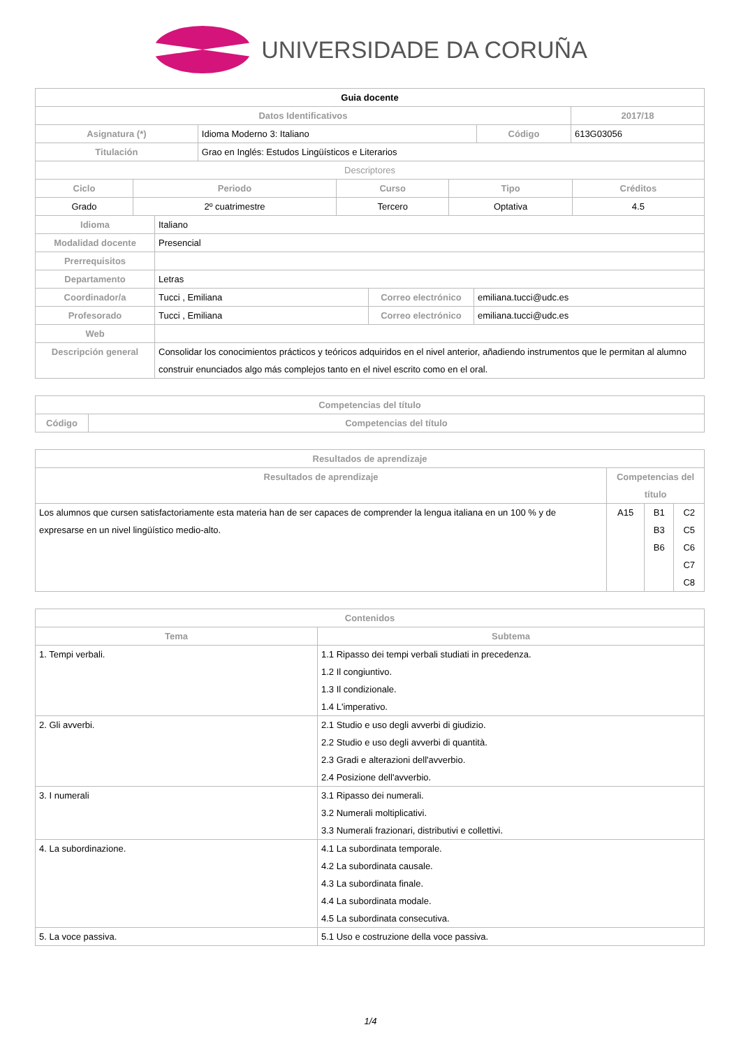UNIVERSIDADE DA CORUÑA
| Guia docente | | | |
| --- | --- | --- | --- |
| Datos Identificativos | | | 2017/18 |
| Asignatura (*) | Idioma Moderno 3: Italiano | Código | 613G03056 |
| Titulación | Grao en Inglés: Estudos Lingüísticos e Literarios | | |
| Descriptores | | | |
| Ciclo | Periodo | Curso | Tipo | Créditos |
| --- | --- | --- | --- | --- |
| Grado | 2º cuatrimestre | Tercero | Optativa | 4.5 |
| Idioma | Italiano | | |
| Modalidad docente | Presencial | | |
| Prerrequisitos | | | |
| Departamento | Letras | | |
| Coordinador/a | Tucci , Emiliana | Correo electrónico | emiliana.tucci@udc.es |
| Profesorado | Tucci , Emiliana | Correo electrónico | emiliana.tucci@udc.es |
| Web | | | |
| Descripción general | Consolidar los conocimientos prácticos y teóricos adquiridos en el nivel anterior, añadiendo instrumentos que le permitan al alumno construir enunciados algo más complejos tanto en el nivel escrito como en el oral. | | |
| Competencias del título | |
| --- | --- |
| Código | Competencias del título |
| Resultados de aprendizaje | | | |
| --- | --- | --- | --- |
| Resultados de aprendizaje | Competencias del título | | |
| Los alumnos que cursen satisfactoriamente esta materia han de ser capaces de comprender la lengua italiana en un 100 % y de expresarse en un nivel lingüístico medio-alto. | A15 | B1 B3 B6 | C2 C5 C6 C7 C8 |
| Contenidos | |
| --- | --- |
| Tema | Subtema |
| 1. Tempi verbali. | 1.1 Ripasso dei tempi verbali studiati in precedenza. 1.2 Il congiuntivo. 1.3 Il condizionale. 1.4 L'imperativo. |
| 2. Gli avverbi. | 2.1 Studio e uso degli avverbi di giudizio. 2.2 Studio e uso degli avverbi di quantità. 2.3 Gradi e alterazioni dell'avverbio. 2.4 Posizione dell'avverbio. |
| 3. I numerali | 3.1 Ripasso dei numerali. 3.2 Numerali moltiplicativi. 3.3 Numerali frazionari, distributivi e collettivi. |
| 4. La subordinazione. | 4.1 La subordinata temporale. 4.2 La subordinata causale. 4.3 La subordinata finale. 4.4 La subordinata modale. 4.5 La subordinata consecutiva. |
| 5. La voce passiva. | 5.1 Uso e costruzione della voce passiva. |
1/4